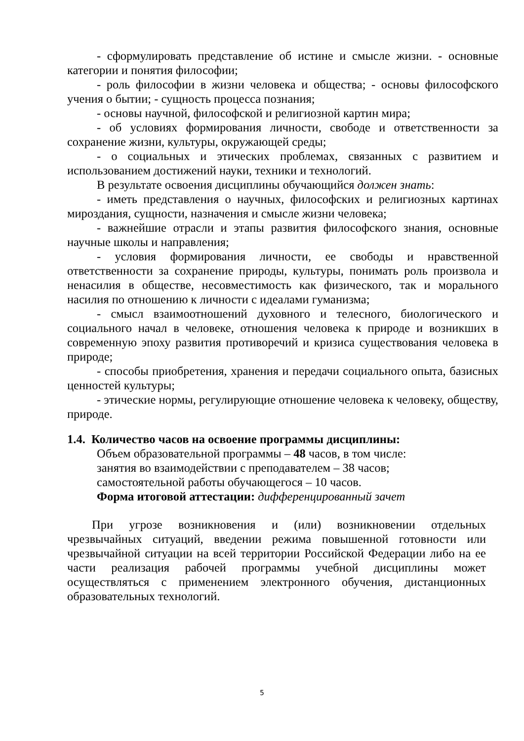- сформулировать представление об истине и смысле жизни. - основные категории и понятия философии;
- роль философии в жизни человека и общества; - основы философского учения о бытии; - сущность процесса познания;
- основы научной, философской и религиозной картин мира;
- об условиях формирования личности, свободе и ответственности за сохранение жизни, культуры, окружающей среды;
- о социальных и этических проблемах, связанных с развитием и использованием достижений науки, техники и технологий.
В результате освоения дисциплины обучающийся должен знать:
- иметь представления о научных, философских и религиозных картинах мироздания, сущности, назначения и смысле жизни человека;
- важнейшие отрасли и этапы развития философского знания, основные научные школы и направления;
- условия формирования личности, ее свободы и нравственной ответственности за сохранение природы, культуры, понимать роль произвола и ненасилия в обществе, несовместимость как физического, так и морального насилия по отношению к личности с идеалами гуманизма;
- смысл взаимоотношений духовного и телесного, биологического и социального начал в человеке, отношения человека к природе и возникших в современную эпоху развития противоречий и кризиса существования человека в природе;
- способы приобретения, хранения и передачи социального опыта, базисных ценностей культуры;
- этические нормы, регулирующие отношение человека к человеку, обществу, природе.
1.4. Количество часов на освоение программы дисциплины:
Объем образовательной программы – 48 часов, в том числе:
занятия во взаимодействии с преподавателем – 38 часов;
самостоятельной работы обучающегося – 10 часов.
Форма итоговой аттестации: дифференцированный зачет
При угрозе возникновения и (или) возникновении отдельных чрезвычайных ситуаций, введении режима повышенной готовности или чрезвычайной ситуации на всей территории Российской Федерации либо на ее части реализация рабочей программы учебной дисциплины может осуществляться с применением электронного обучения, дистанционных образовательных технологий.
5